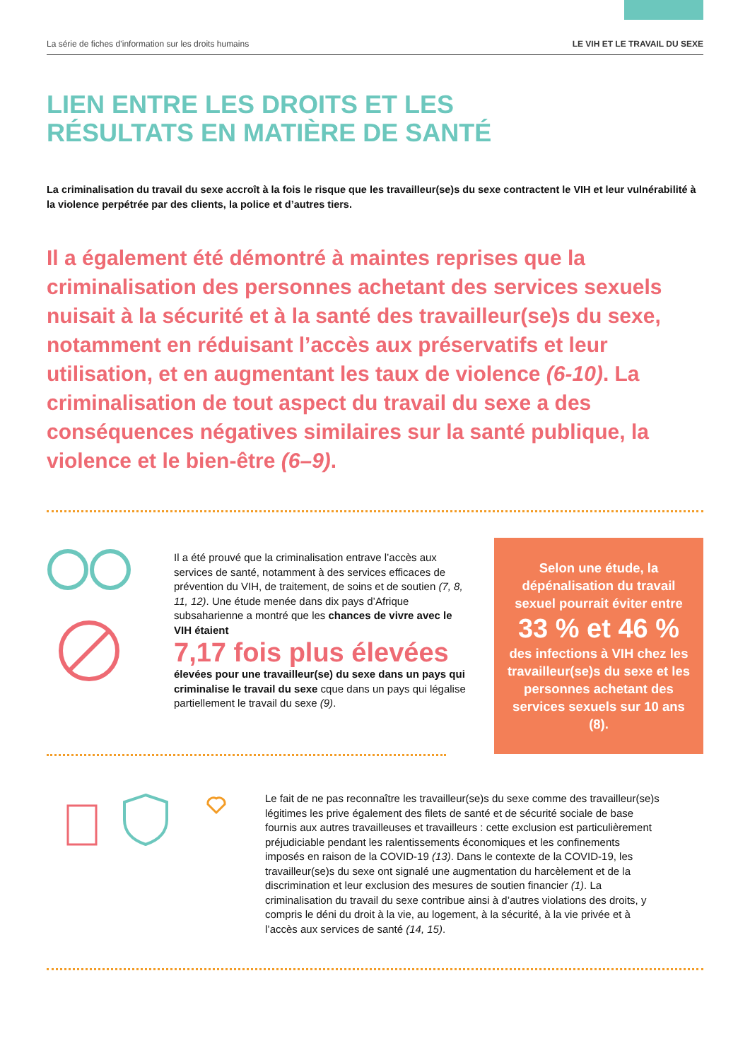La série de fiches d’information sur les droits humains LE VIH ET LE TRAVAIL DU SEXE
LIEN ENTRE LES DROITS ET LES
RÉSULTATS EN MATIÈRE DE SANTÉ
La criminalisation du travail du sexe accroît à la fois le risque que les travailleur(se)s du sexe contractent le VIH et leur vulnérabilité à la violence perpétrée par des clients, la police et d’autres tiers.
Il a également été démontré à maintes reprises que la criminalisation des personnes achetant des services sexuels nuisait à la sécurité et à la santé des travailleur(se)s du sexe, notamment en réduisant l’accès aux préservatifs et leur utilisation, et en augmentant les taux de violence (6-10). La criminalisation de tout aspect du travail du sexe a des conséquences négatives similaires sur la santé publique, la violence et le bien-être (6–9).
Il a été prouvé que la criminalisation entrave l’accès aux services de santé, notamment à des services efficaces de prévention du VIH, de traitement, de soins et de soutien (7, 8, 11, 12). Une étude menée dans dix pays d’Afrique subsaharienne a montré que les chances de vivre avec le VIH étaient
7,17 fois plus élevées
élevées pour une travailleur(se) du sexe dans un pays qui criminalise le travail du sexe cque dans un pays qui légalise partiellement le travail du sexe (9).
Selon une étude, la dépénalisation du travail sexuel pourrait éviter entre
33 % et 46 %
des infections à VIH chez les travailleur(se)s du sexe et les personnes achetant des services sexuels sur 10 ans (8).
Le fait de ne pas reconnaître les travailleur(se)s du sexe comme des travailleur(se)s légitimes les prive également des filets de santé et de sécurité sociale de base fournis aux autres travailleuses et travailleurs : cette exclusion est particulièrement préjudiciable pendant les ralentissements économiques et les confinements imposés en raison de la COVID-19 (13). Dans le contexte de la COVID-19, les travailleur(se)s du sexe ont signalé une augmentation du harcèlement et de la discrimination et leur exclusion des mesures de soutien financier (1). La criminalisation du travail du sexe contribue ainsi à d’autres violations des droits, y compris le déni du droit à la vie, au logement, à la sécurité, à la vie privée et à l’accès aux services de santé (14, 15).